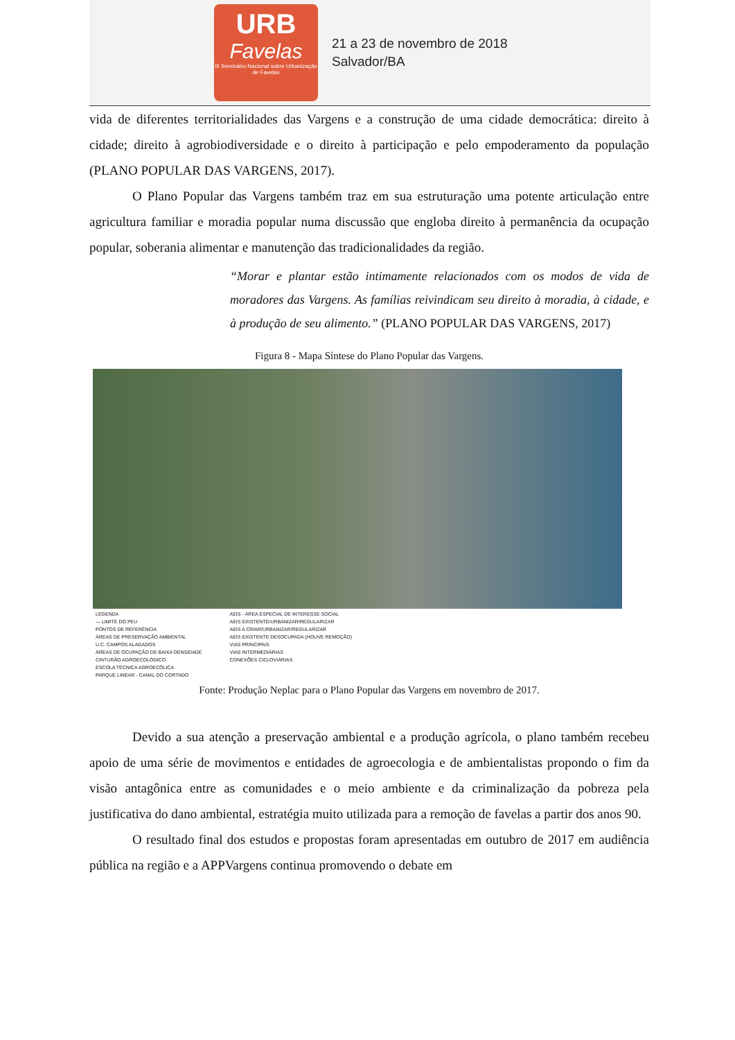URB
Favelas
III Seminário Nacional sobre Urbanização de Favelas
21 a 23 de novembro de 2018
Salvador/BA
vida de diferentes territorialidades das Vargens e a construção de uma cidade democrática: direito à cidade; direito à agrobiodiversidade e o direito à participação e pelo empoderamento da população (PLANO POPULAR DAS VARGENS, 2017).
O Plano Popular das Vargens também traz em sua estruturação uma potente articulação entre agricultura familiar e moradia popular numa discussão que engloba direito à permanência da ocupação popular, soberania alimentar e manutenção das tradicionalidades da região.
“Morar e plantar estão intimamente relacionados com os modos de vida de moradores das Vargens. As famílias reivindicam seu direito à moradia, à cidade, e à produção de seu alimento.” (PLANO POPULAR DAS VARGENS, 2017)
Figura 8 - Mapa Síntese do Plano Popular das Vargens.
LEGENDA
— LIMITE DO PEU
PONTOS DE REFERÊNCIA
ÁREAS DE PRESERVAÇÃO AMBIENTAL
U.C. CAMPOS ALAGADOS
ÁREAS DE OCUPAÇÃO DE BAIXA DENSIDADE
CINTURÃO AGROECOLÓGICO
ESCOLA TÉCNICA AGROECÓLICA
PARQUE LINEAR - CANAL DO CORTADO
AEIS - ÁREA ESPECIAL DE INTERESSE SOCIAL
AEIS EXISTENTE/URBANIZAR/REGULARIZAR
AEIS A CRIAR/URBANIZAR/REGULARIZAR
AEIS EXISTENTE DESOCUPADA (HOUVE REMOÇÃO)
VIAS PRINCIPAIS
VIAS INTERMEDIÁRIAS
CONEXÕES CICLOVIÁRIAS
Fonte: Produção Neplac para o Plano Popular das Vargens em novembro de 2017.
Devido a sua atenção a preservação ambiental e a produção agrícola, o plano também recebeu apoio de uma série de movimentos e entidades de agroecologia e de ambientalistas propondo o fim da visão antagônica entre as comunidades e o meio ambiente e da criminalização da pobreza pela justificativa do dano ambiental, estratégia muito utilizada para a remoção de favelas a partir dos anos 90.
O resultado final dos estudos e propostas foram apresentadas em outubro de 2017 em audiência pública na região e a APPVargens continua promovendo o debate em